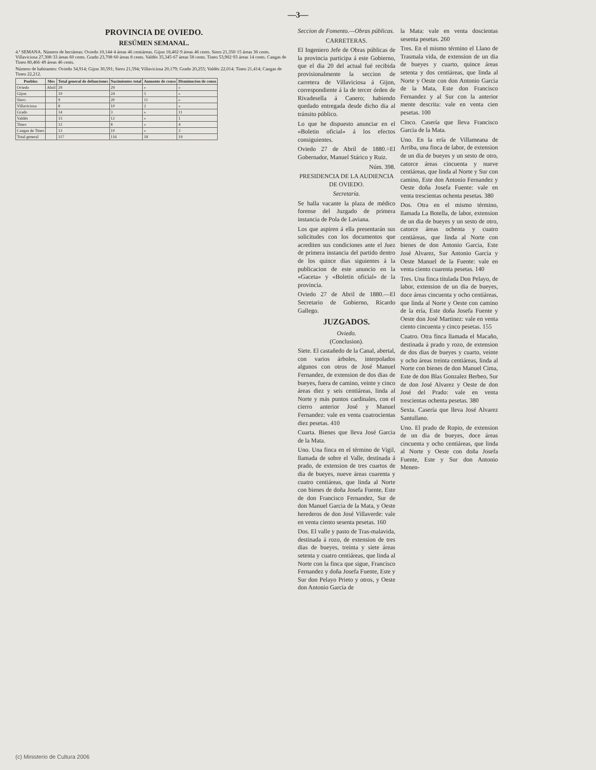—3—
PROVINCIA DE OVIEDO.
RESÚMEN SEMANAL.
4.ª SEMANA. Número de hectáreas: Oviedo 10,144·4 áreas 46 centiáreas. Gijon 18,402·9 áreas 46 cents. Siero 21,350·15 áreas 36 cents. Villaviciosa 27,308·33 áreas 60 cents. Grado 23,708·60 áreas 8 cents. Valdés 35,345·67 áreas 58 cents. Tineo 53,902·93 áreas 14 cents. Cangas de Tineo 80,466·49 áreas 46 cents.
Número de habitantes: Oviedo 34,914; Gijon 30,591; Siero 21,594; Villaviciosa 20,179; Grado 20,255; Valdés 22,014; Tineo 21,414; Cangas de Tineo 22,212.
| Pueblos | Mes | Total general de defunciones | Nacimientos total | Aumento de censo | Disminucion de censo |
| --- | --- | --- | --- | --- | --- |
| Oviedo | Abril | 29 | 29 | » | » |
| Gijon | | 19 | 24 | 5 | » |
| Siero | | 9 | 20 | 11 | » |
| Villaviciosa | | 8 | 10 | 2 | » |
| Grado | | 14 | 3 | » | 11 |
| Valdés | | 13 | 12 | » | 1 |
| Tineo | | 12 | 8 | » | 4 |
| Cangas de Tineo | | 13 | 10 | » | 3 |
| Total general | | 117 | 116 | 18 | 19 |
Seccion de Fomento.—Obras públicas.
CARRETERAS.
El Ingeniero Jefe de Obras públicas de la provincia participa á este Gobierno, que el dia 20 del actual fué recibida provisionalmente la seccion de carretera de Villaviciosa á Gijon, correspondiente á la de tercer órden de Rivadesella á Canero; habiendo quedado entregada desde dicho dia al tránsito público.
Lo que he dispuesto anunciar en el «Boletin oficial» á los efectos consiguientes.
Oviedo 27 de Abril de 1880.=El Gobernador, Manuel Stárico y Ruiz.
Núm. 398.
PRESIDENCIA DE LA AUDIENCIA DE OVIEDO.
Secretaría.
Se halla vacante la plaza de médico forense del Juzgado de primera instancia de Pola de Laviana.
Los que aspiren á ella presentarán sus solicitudes con los documentos que acrediten sus condiciones ante el Juez de primera instancia del partido dentro de los quince dias siguientes á la publicacion de este anuncio en la «Gaceta» y «Boletin oficial» de la provincia.
Oviedo 27 de Abril de 1880.—El Secretario de Gobierno, Ricardo Gallego.
JUZGADOS.
Oviedo.
(Conclusion).
Siete. El castañedo de la Canal, abertal, con varios árboles, interpolados algunos con otros de José Manuel Fernandez, de extension de dos dias de bueyes, fuera de camino, veinte y cinco áreas diez y seis centiáreas, linda al Norte y más puntos cardinales, con el cierro anterior José y Manuel Fernandez: vale en venta cuatrocientas diez pesetas. 410
Cuarta. Bienes que lleva José Garcia de la Mata.
Uno. Una finca en el término de Vigil, llamada de sobre el Valle, destinada á prado, de extension de tres cuartos de dia de bueyes, nueve áreas cuarenta y cuatro centiáreas, que linda al Norte con bienes de doña Josefa Fuente, Este de don Francisco Fernandez, Sur de don Manuel Garcia de la Mata, y Oeste herederos de don José Villaverde: vale en venta ciento sesenta pesetas. 160
Dos. El valle y pasto de Tras-malavida, destinada á rozo, de extension de tres dias de bueyes, treinta y siete áreas setenta y cuatro centiáreas, que linda al Norte con la finca que sigue, Francisco Fernandez y doña Josefa Fuente, Este y Sur don Pelayo Prieto y otros, y Oeste don Antonio Garcia de
la Mata: vale en venta doscientas sesenta pesetas. 260
Tres. En el mismo término el Llano de Trasmala vida, de extension de un dia de bueyes y cuarto, quince áreas setenta y dos centiáreas, que linda al Norte y Oeste con don Antonio Garcia de la Mata, Este don Francisco Fernandez y al Sur con la anterior mente descrita: vale en venta cien pesetas. 100
Cinco. Casería que lleva Francisco Garcia de la Mata.
Uno. En la ería de Villameana de Arriba, una finca de labor, de extension de un dia de bueyes y un sesto de otro, catorce áreas cincuenta y nueve centiáreas, que linda al Norte y Sur con camino, Este don Antonio Fernandez y Oeste doña Josefa Fuente: vale en venta trescientas ochenta pesetas. 380
Dos. Otra en el mismo término, llamada La Botella, de labor, extension de un dia de bueyes y un sesto de otro, catorce áreas ochenta y cuatro centiáreas, que linda al Norte con bienes de don Antonio Garcia, Este José Alvarez, Sur Antonio Garcia y Oeste Manuel de la Fuente: vale en venta ciento cuarenta pesetas. 140
Tres. Una finca titulada Don Pelayo, de labor, extension de un dia de bueyes, doce áreas cincuenta y ocho centiáreas, que linda al Norte y Oeste con camino de la ería, Este doña Josefa Fuente y Oeste don José Martinez: vale en venta ciento cincuenta y cinco pesetas. 155
Cuatro. Otra finca llamada el Macaño, destinada á prado y rozo, de extension de dos dias de bueyes y cuarto, veinte y ocho áreas treinta centiáreas, linda al Norte con bienes de don Manuel Cima, Este de don Blas Gonzalez Berbeo, Sur de don José Alvarez y Oeste de don José del Prado: vale en venta trescientas ochenta pesetas. 380
Sexta. Casería que lleva José Alvarez Santullano.
Uno. El prado de Ropio, de extension de un dia de bueyes, doce áreas cincuenta y ocho centiáreas, que linda al Norte y Oeste con doña Josefa Fuente, Este y Sur don Antonio Menen-
(c) Ministerio de Cultura 2006